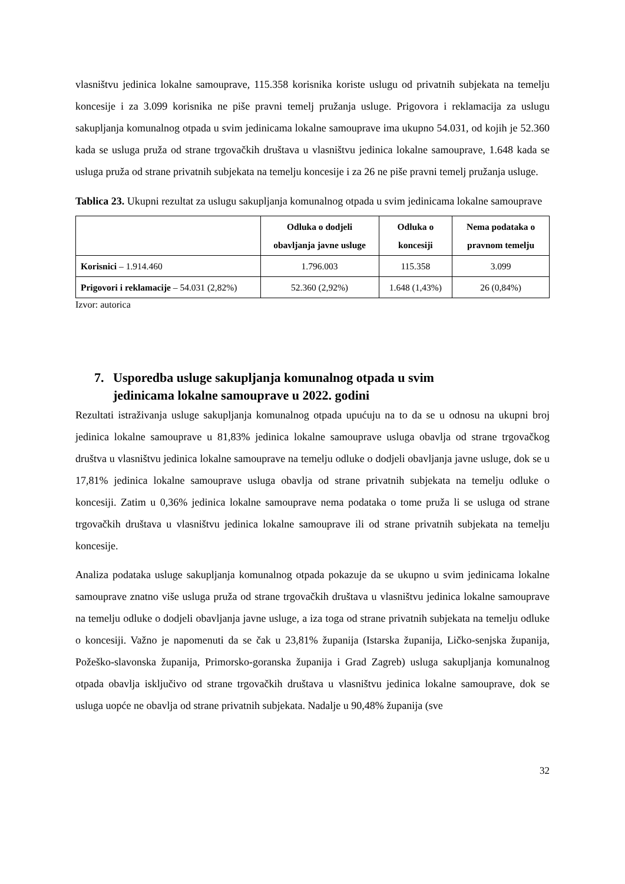vlasništvu jedinica lokalne samouprave, 115.358 korisnika koriste uslugu od privatnih subjekata na temelju koncesije i za 3.099 korisnika ne piše pravni temelj pružanja usluge. Prigovora i reklamacija za uslugu sakupljanja komunalnog otpada u svim jedinicama lokalne samouprave ima ukupno 54.031, od kojih je 52.360 kada se usluga pruža od strane trgovačkih društava u vlasništvu jedinica lokalne samouprave, 1.648 kada se usluga pruža od strane privatnih subjekata na temelju koncesije i za 26 ne piše pravni temelj pružanja usluge.
Tablica 23. Ukupni rezultat za uslugu sakupljanja komunalnog otpada u svim jedinicama lokalne samouprave
| | Odluka o dodjeli obavljanja javne usluge | Odluka o koncesiji | Nema podataka o pravnom temelju |
| --- | --- | --- | --- |
| Korisnici – 1.914.460 | 1.796.003 | 115.358 | 3.099 |
| Prigovori i reklamacije – 54.031 (2,82%) | 52.360 (2,92%) | 1.648 (1,43%) | 26 (0,84%) |
Izvor: autorica
7. Usporedba usluge sakupljanja komunalnog otpada u svim
jedinicama lokalne samouprave u 2022. godini
Rezultati istraživanja usluge sakupljanja komunalnog otpada upućuju na to da se u odnosu na ukupni broj jedinica lokalne samouprave u 81,83% jedinica lokalne samouprave usluga obavlja od strane trgovačkog društva u vlasništvu jedinica lokalne samouprave na temelju odluke o dodjeli obavljanja javne usluge, dok se u 17,81% jedinica lokalne samouprave usluga obavlja od strane privatnih subjekata na temelju odluke o koncesiji. Zatim u 0,36% jedinica lokalne samouprave nema podataka o tome pruža li se usluga od strane trgovačkih društava u vlasništvu jedinica lokalne samouprave ili od strane privatnih subjekata na temelju koncesije.
Analiza podataka usluge sakupljanja komunalnog otpada pokazuje da se ukupno u svim jedinicama lokalne samouprave znatno više usluga pruža od strane trgovačkih društava u vlasništvu jedinica lokalne samouprave na temelju odluke o dodjeli obavljanja javne usluge, a iza toga od strane privatnih subjekata na temelju odluke o koncesiji. Važno je napomenuti da se čak u 23,81% županija (Istarska županija, Ličko-senjska županija, Požeško-slavonska županija, Primorsko-goranska županija i Grad Zagreb) usluga sakupljanja komunalnog otpada obavlja isključivo od strane trgovačkih društava u vlasništvu jedinica lokalne samouprave, dok se usluga uopće ne obavlja od strane privatnih subjekata. Nadalje u 90,48% županija (sve
32